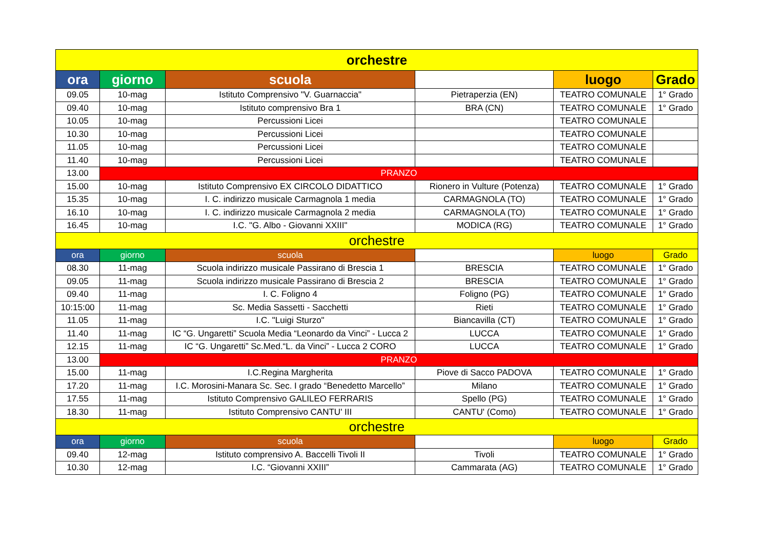| orchestre | | | | | |
| --- | --- | --- | --- | --- | --- |
| ora | giorno | scuola | | luogo | Grado |
| 09.05 | 10-mag | Istituto Comprensivo "V. Guarnaccia" | Pietraperzia (EN) | TEATRO COMUNALE | 1° Grado |
| 09.40 | 10-mag | Istituto comprensivo Bra 1 | BRA (CN) | TEATRO COMUNALE | 1° Grado |
| 10.05 | 10-mag | Percussioni Licei | | TEATRO COMUNALE | |
| 10.30 | 10-mag | Percussioni Licei | | TEATRO COMUNALE | |
| 11.05 | 10-mag | Percussioni Licei | | TEATRO COMUNALE | |
| 11.40 | 10-mag | Percussioni Licei | | TEATRO COMUNALE | |
| 13.00 | PRANZO | | | | |
| 15.00 | 10-mag | Istituto Comprensivo EX CIRCOLO DIDATTICO | Rionero in Vulture (Potenza) | TEATRO COMUNALE | 1° Grado |
| 15.35 | 10-mag | I. C. indirizzo musicale Carmagnola 1 media | CARMAGNOLA (TO) | TEATRO COMUNALE | 1° Grado |
| 16.10 | 10-mag | I. C. indirizzo musicale Carmagnola 2 media | CARMAGNOLA (TO) | TEATRO COMUNALE | 1° Grado |
| 16.45 | 10-mag | I.C. "G. Albo - Giovanni XXIII" | MODICA (RG) | TEATRO COMUNALE | 1° Grado |
| orchestre | | | | | |
| ora | giorno | scuola | | luogo | Grado |
| 08.30 | 11-mag | Scuola indirizzo musicale Passirano di Brescia 1 | BRESCIA | TEATRO COMUNALE | 1° Grado |
| 09.05 | 11-mag | Scuola indirizzo musicale Passirano di Brescia 2 | BRESCIA | TEATRO COMUNALE | 1° Grado |
| 09.40 | 11-mag | I. C. Foligno 4 | Foligno (PG) | TEATRO COMUNALE | 1° Grado |
| 10:15:00 | 11-mag | Sc. Media Sassetti - Sacchetti | Rieti | TEATRO COMUNALE | 1° Grado |
| 11.05 | 11-mag | I.C. "Luigi Sturzo" | Biancavilla (CT) | TEATRO COMUNALE | 1° Grado |
| 11.40 | 11-mag | IC “G. Ungaretti” Scuola Media “Leonardo da Vinci” - Lucca 2 | LUCCA | TEATRO COMUNALE | 1° Grado |
| 12.15 | 11-mag | IC “G. Ungaretti” Sc.Med.“L. da Vinci” - Lucca 2 CORO | LUCCA | TEATRO COMUNALE | 1° Grado |
| 13.00 | PRANZO | | | | |
| 15.00 | 11-mag | I.C.Regina Margherita | Piove di Sacco PADOVA | TEATRO COMUNALE | 1° Grado |
| 17.20 | 11-mag | I.C. Morosini-Manara Sc. Sec. I grado “Benedetto Marcello” | Milano | TEATRO COMUNALE | 1° Grado |
| 17.55 | 11-mag | Istituto Comprensivo GALILEO FERRARIS | Spello (PG) | TEATRO COMUNALE | 1° Grado |
| 18.30 | 11-mag | Istituto Comprensivo CANTU' III | CANTU' (Como) | TEATRO COMUNALE | 1° Grado |
| orchestre | | | | | |
| ora | giorno | scuola | | luogo | Grado |
| 09.40 | 12-mag | Istituto comprensivo A. Baccelli Tivoli II | Tivoli | TEATRO COMUNALE | 1° Grado |
| 10.30 | 12-mag | I.C. “Giovanni XXIII” | Cammarata (AG) | TEATRO COMUNALE | 1° Grado |